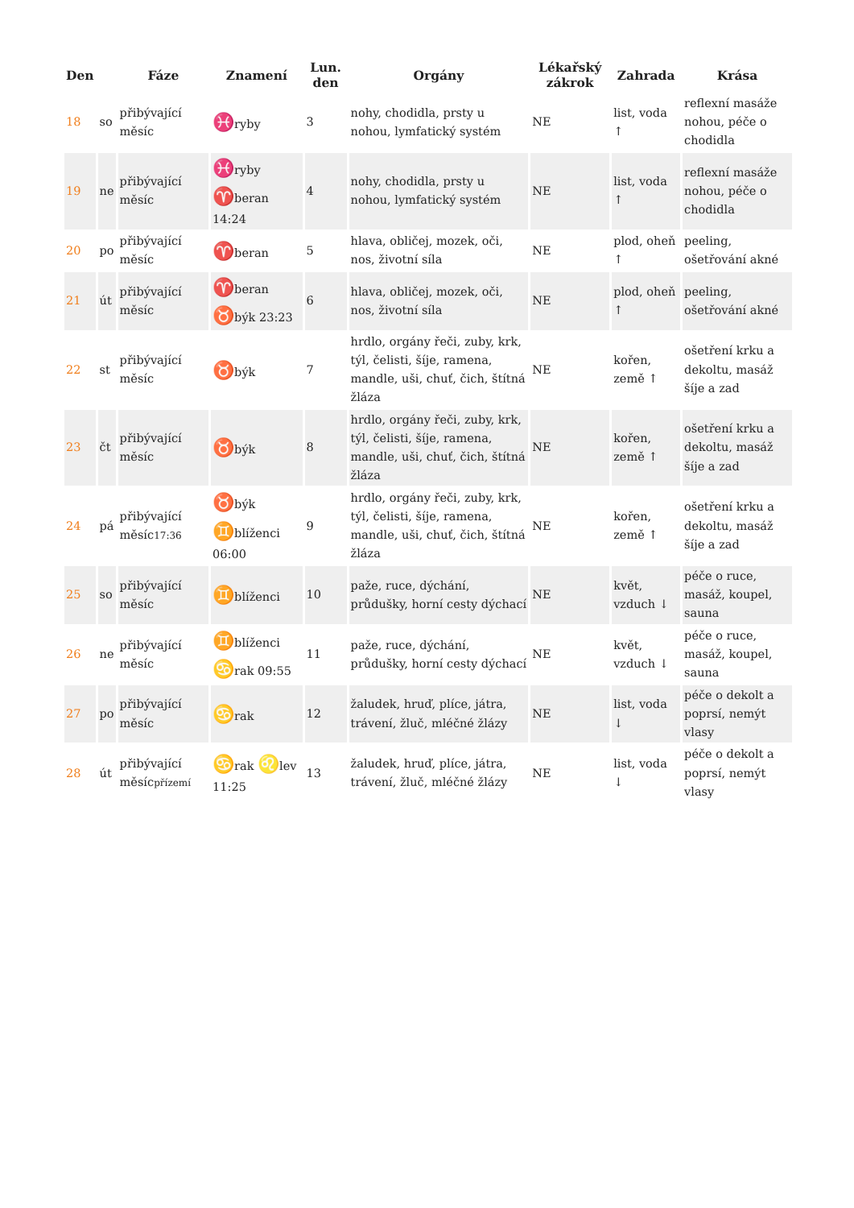| Den | | Fáze | Znamení | Lun. den | Orgány | Lékařský zákrok | Zahrada | Krása |
| --- | --- | --- | --- | --- | --- | --- | --- | --- |
| 18 | so | přibývající měsíc | ♓ ryby | 3 | nohy, chodidla, prsty u nohou, lymfatický systém | NE | list, voda ↑ | reflexní masáže nohou, péče o chodidla |
| 19 | ne | přibývající měsíc | ♓ ryby ♈ beran 14:24 | 4 | nohy, chodidla, prsty u nohou, lymfatický systém | NE | list, voda ↑ | reflexní masáže nohou, péče o chodidla |
| 20 | po | přibývající měsíc | ♈ beran | 5 | hlava, obličej, mozek, oči, nos, životní síla | NE | plod, oheň ↑ | peeling, ošetřování akné |
| 21 | út | přibývající měsíc | ♈ beran ♉ býk 23:23 | 6 | hlava, obličej, mozek, oči, nos, životní síla | NE | plod, oheň ↑ | peeling, ošetřování akné |
| 22 | st | přibývající měsíc | ♉ býk | 7 | hrdlo, orgány řeči, zuby, krk, týl, čelisti, šíje, ramena, mandle, uši, chuť, čich, štítná žláza | NE | kořen, země ↑ | ošetření krku a dekoltu, masáž šíje a zad |
| 23 | čt | přibývající měsíc | ♉ býk | 8 | hrdlo, orgány řeči, zuby, krk, týl, čelisti, šíje, ramena, mandle, uši, chuť, čich, štítná žláza | NE | kořen, země ↑ | ošetření krku a dekoltu, masáž šíje a zad |
| 24 | pá | přibývající měsíc 17:36 | ♉ býk ♊ blíženci 06:00 | 9 | hrdlo, orgány řeči, zuby, krk, týl, čelisti, šíje, ramena, mandle, uši, chuť, čich, štítná žláza | NE | kořen, země ↑ | ošetření krku a dekoltu, masáž šíje a zad |
| 25 | so | přibývající měsíc | ♊ blíženci | 10 | paže, ruce, dýchání, průdušky, horní cesty dýchací | NE | květ, vzduch ↓ | péče o ruce, masáž, koupel, sauna |
| 26 | ne | přibývající měsíc | ♊ blíženci ♋ rak 09:55 | 11 | paže, ruce, dýchání, průdušky, horní cesty dýchací | NE | květ, vzduch ↓ | péče o ruce, masáž, koupel, sauna |
| 27 | po | přibývající měsíc | ♋ rak | 12 | žaludek, hruď, plíce, játra, trávení, žluč, mléčné žlázy | NE | list, voda ↓ | péče o dekolt a poprsí, nemýt vlasy |
| 28 | út | přibývající měsíc přízemí | ♋ rak ♌ lev 11:25 | 13 | žaludek, hruď, plíce, játra, trávení, žluč, mléčné žlázy | NE | list, voda ↓ | péče o dekolt a poprsí, nemýt vlasy |